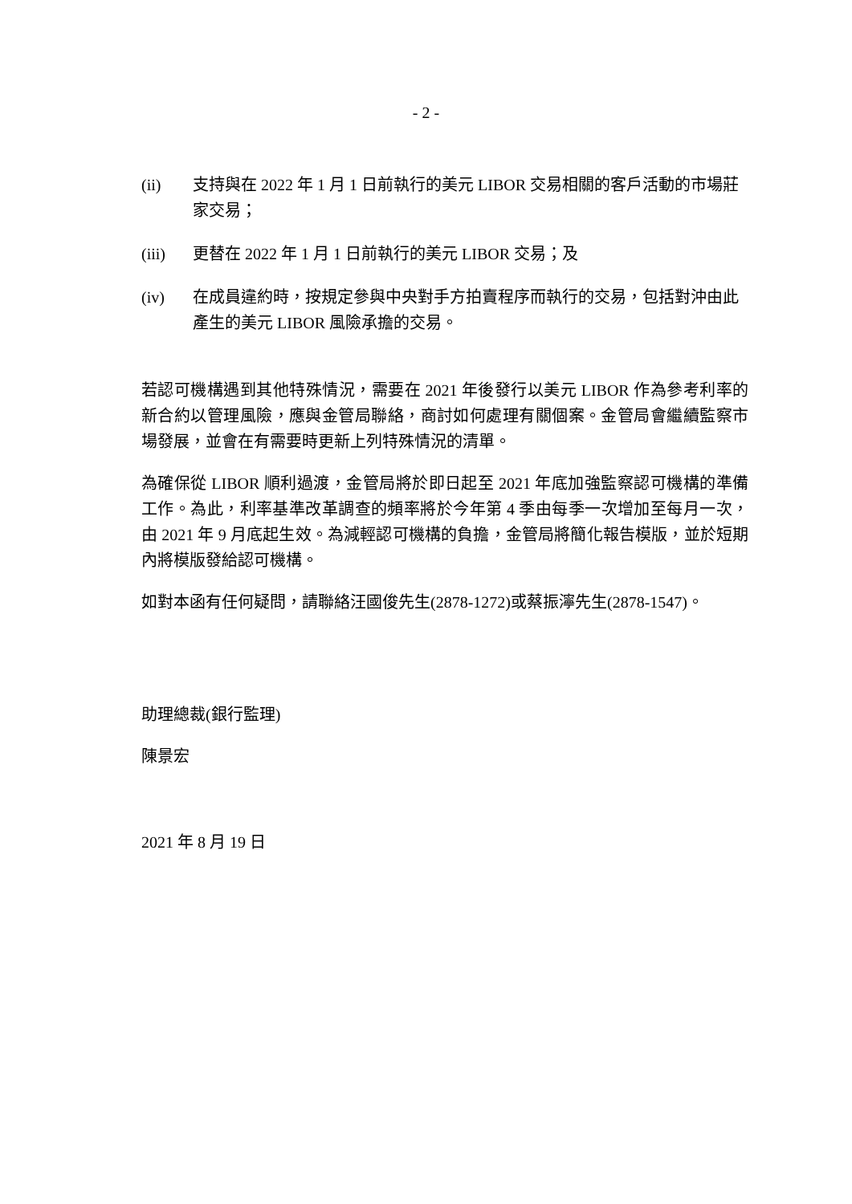- 2 -
(ii) 支持與在 2022 年 1 月 1 日前執行的美元 LIBOR 交易相關的客戶活動的市場莊家交易；
(iii) 更替在 2022 年 1 月 1 日前執行的美元 LIBOR 交易；及
(iv) 在成員違約時，按規定參與中央對手方拍賣程序而執行的交易，包括對沖由此產生的美元 LIBOR 風險承擔的交易。
若認可機構遇到其他特殊情況，需要在 2021 年後發行以美元 LIBOR 作為參考利率的新合約以管理風險，應與金管局聯絡，商討如何處理有關個案。金管局會繼續監察市場發展，並會在有需要時更新上列特殊情況的清單。
為確保從 LIBOR 順利過渡，金管局將於即日起至 2021 年底加強監察認可機構的準備工作。為此，利率基準改革調查的頻率將於今年第 4 季由每季一次增加至每月一次，由 2021 年 9 月底起生效。為減輕認可機構的負擔，金管局將簡化報告模版，並於短期內將模版發給認可機構。
如對本函有任何疑問，請聯絡汪國俊先生(2878-1272)或蔡振濘先生(2878-1547)。
助理總裁(銀行監理)
陳景宏
2021 年 8 月 19 日